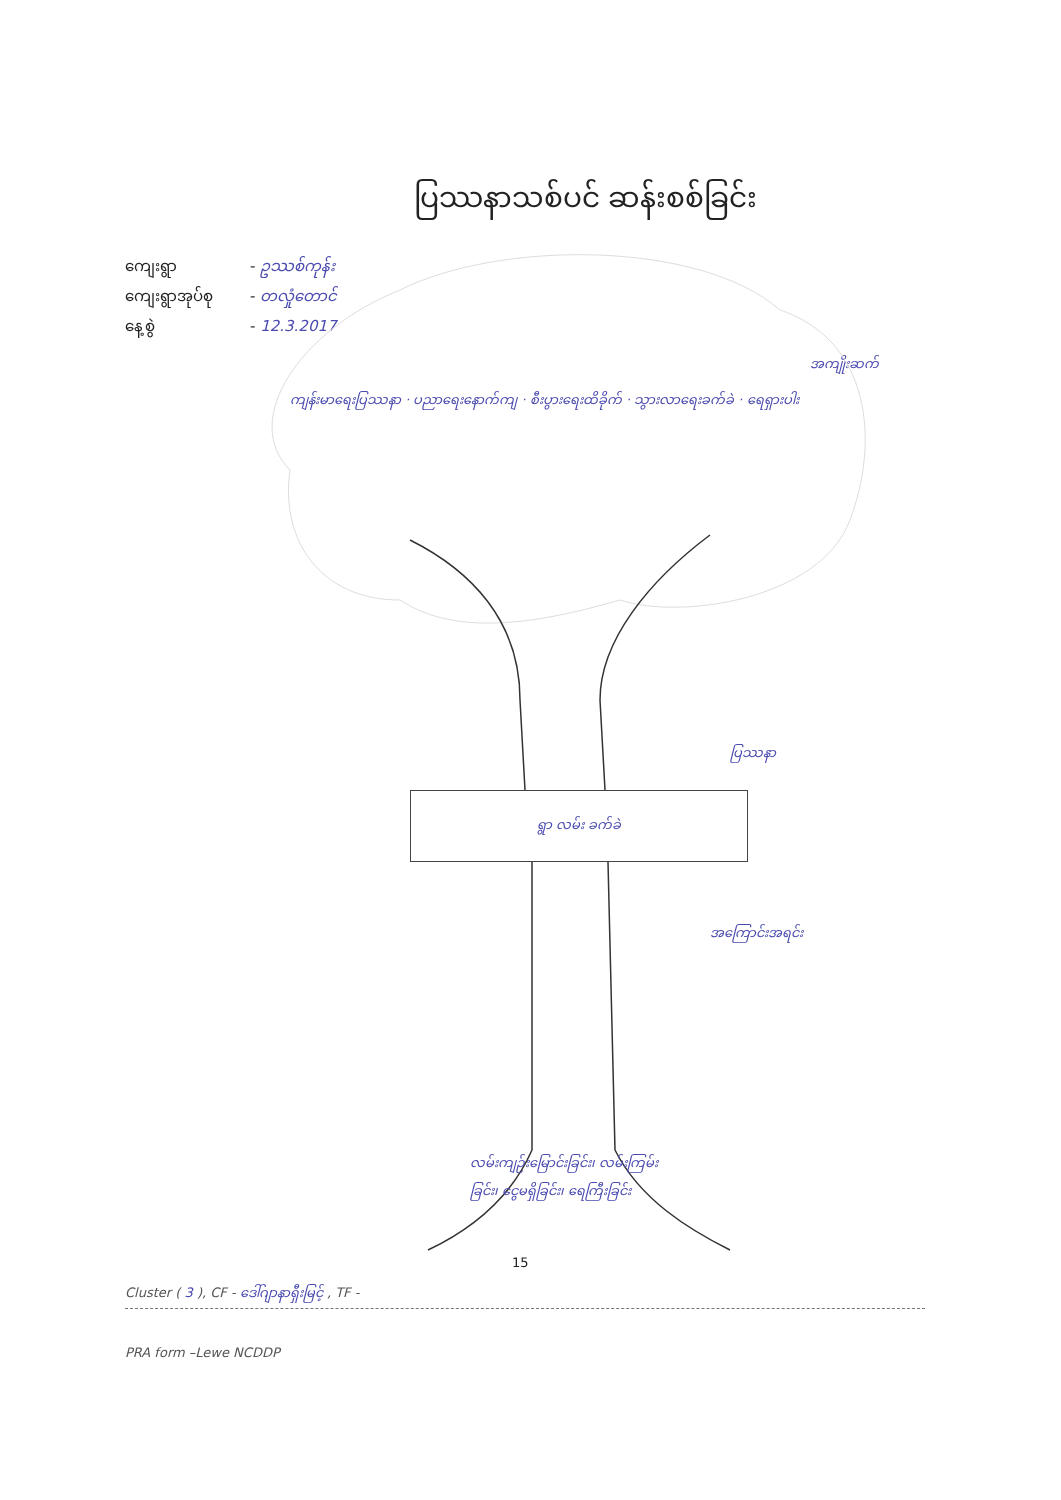ပြဿနာသစ်ပင် ဆန်းစစ်ခြင်း
ကျေးရွာ - ဥဿစ်ကုန်း
ကျေးရွာအုပ်စု - တလှုံတောင်
နေ့စွဲ - 12.3.2017
အကျိုးဆက်
ကျန်းမာရေးပြဿနာ · ပညာရေးနောက်ကျ · စီးပွားရေးထိခိုက် · သွားလာရေးခက်ခဲ · ရေရှားပါး
ပြဿနာ
ရွာ လမ်း ခက်ခဲ
အကြောင်းအရင်း
လမ်းကျဉ်းမြောင်းခြင်း၊ လမ်းကြမ်းခြင်း၊ ငွေမရှိခြင်း၊ ရေကြီးခြင်း
15
Cluster ( 3 ), CF - ဒေါ်ဂျာနာရှီးမြင့် , TF -
PRA form –Lewe NCDDP